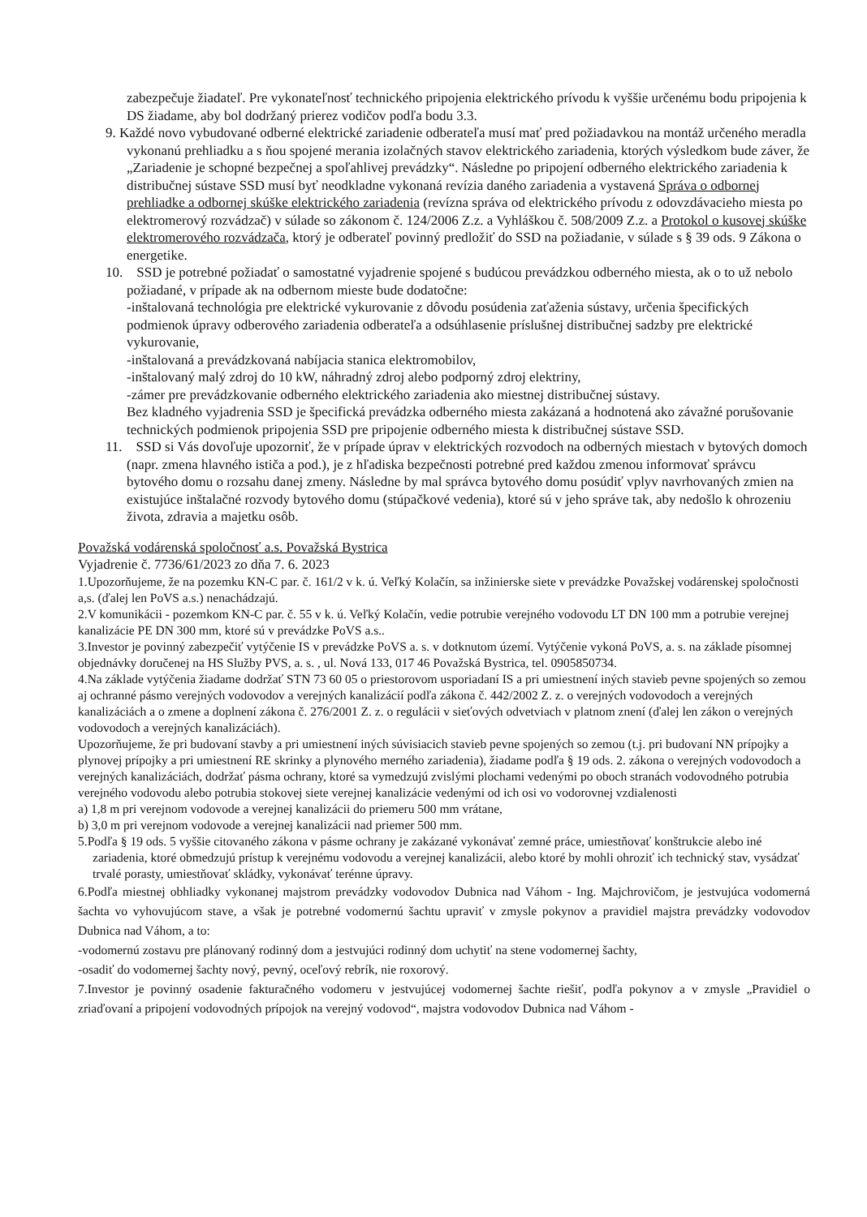zabezpečuje žiadateľ. Pre vykonateľnosť technického pripojenia elektrického prívodu k vyššie určenému bodu pripojenia k DS žiadame, aby bol dodržaný prierez vodičov podľa bodu 3.3.
9. Každé novo vybudované odberné elektrické zariadenie odberateľa musí mať pred požiadavkou na montáž určeného meradla vykonanú prehliadku a s ňou spojené merania izolačných stavov elektrického zariadenia, ktorých výsledkom bude záver, že „Zariadenie je schopné bezpečnej a spoľahlivej prevádzky“. Následne po pripojení odberného elektrického zariadenia k distribučnej sústave SSD musí byť neodkladne vykonaná revízia daného zariadenia a vystavená Správa o odbornej prehliadke a odbornej skúške elektrického zariadenia (revízna správa od elektrického prívodu z odovzdávacieho miesta po elektromerový rozvádzač) v súlade so zákonom č. 124/2006 Z.z. a Vyhláškou č. 508/2009 Z.z. a Protokol o kusovej skúške elektromerového rozvádzača, ktorý je odberateľ povinný predložiť do SSD na požiadanie, v súlade s § 39 ods. 9 Zákona o energetike.
10. SSD je potrebné požiadať o samostatné vyjadrenie spojené s budúcou prevádzkou odberného miesta, ak o to už nebolo požiadané, v prípade ak na odbernom mieste bude dodatočne:
-inštalovaná technológia pre elektrické vykurovanie z dôvodu posúdenia zaťaženia sústavy, určenia špecifických podmienok úpravy odberového zariadenia odberateľa a odsúhlasenie príslušnej distribučnej sadzby pre elektrické vykurovanie,
-inštalovaná a prevádzkovaná nabíjacia stanica elektromobilov,
-inštalovaný malý zdroj do 10 kW, náhradný zdroj alebo podporný zdroj elektriny,
-zámer pre prevádzkovanie odberného elektrického zariadenia ako miestnej distribučnej sústavy.
Bez kladného vyjadrenia SSD je špecifická prevádzka odberného miesta zakázaná a hodnotená ako závažné porušovanie technických podmienok pripojenia SSD pre pripojenie odberného miesta k distribučnej sústave SSD.
11. SSD si Vás dovoľuje upozorniť, že v prípade úprav v elektrických rozvodoch na odberných miestach v bytových domoch (napr. zmena hlavného ističa a pod.), je z hľadiska bezpečnosti potrebné pred každou zmenou informovať správcu bytového domu o rozsahu danej zmeny. Následne by mal správca bytového domu posúdiť vplyv navrhovaných zmien na existujúce inštalačné rozvody bytového domu (stúpačkové vedenia), ktoré sú v jeho správe tak, aby nedošlo k ohrozeniu života, zdravia a majetku osôb.
Považská vodárenská spoločnosť a.s. Považská Bystrica
Vyjadrenie č. 7736/61/2023 zo dňa 7. 6. 2023
1.Upozorňujeme, že na pozemku KN-C par. č. 161/2 v k. ú. Veľký Kolačín, sa inžinierske siete v prevádzke Považskej vodárenskej spoločnosti a,s. (ďalej len PoVS a.s.) nenachádzajú.
2.V komunikácii - pozemkom KN-C par. č. 55 v k. ú. Veľký Kolačín, vedie potrubie verejného vodovodu LT DN 100 mm a potrubie verejnej kanalizácie PE DN 300 mm, ktoré sú v prevádzke PoVS a.s..
3.Investor je povinný zabezpečiť vytýčenie IS v prevádzke PoVS a. s. v dotknutom území. Vytýčenie vykoná PoVS, a. s. na základe písomnej objednávky doručenej na HS Služby PVS, a. s. , ul. Nová 133, 017 46 Považská Bystrica, tel. 0905850734.
4.Na základe vytýčenia žiadame dodržať STN 73 60 05 o priestorovom usporiadaní IS a pri umiestnení iných stavieb pevne spojených so zemou aj ochranné pásmo verejných vodovodov a verejných kanalizácií podľa zákona č. 442/2002 Z. z. o verejných vodovodoch a verejných kanalizáciách a o zmene a doplnení zákona č. 276/2001 Z. z. o regulácii v sieťových odvetviach v platnom znení (ďalej len zákon o verejných vodovodoch a verejných kanalizáciách).
Upozorňujeme, že pri budovaní stavby a pri umiestnení iných súvisiacich stavieb pevne spojených so zemou (t.j. pri budovaní NN prípojky a plynovej prípojky a pri umiestnení RE skrinky a plynového merného zariadenia), žiadame podľa § 19 ods. 2. zákona o verejných vodovodoch a verejných kanalizáciách, dodržať pásma ochrany, ktoré sa vymedzujú zvislými plochami vedenými po oboch stranách vodovodného potrubia verejného vodovodu alebo potrubia stokovej siete verejnej kanalizácie vedenými od ich osi vo vodorovnej vzdialenosti
a) 1,8 m pri verejnom vodovode a verejnej kanalizácii do priemeru 500 mm vrátane,
b) 3,0 m pri verejnom vodovode a verejnej kanalizácii nad priemer 500 mm.
5.Podľa § 19 ods. 5 vyššie citovaného zákona v pásme ochrany je zakázané vykonávať zemné práce, umiestňovať konštrukcie alebo iné zariadenia, ktoré obmedzujú prístup k verejnému vodovodu a verejnej kanalizácii, alebo ktoré by mohli ohroziť ich technický stav, vysádzať trvalé porasty, umiestňovať skládky, vykonávať terénne úpravy.
6.Podľa miestnej obhliadky vykonanej majstrom prevádzky vodovodov Dubnica nad Váhom - Ing. Majchrovičom, je jestvujúca vodomerná šachta vo vyhovujúcom stave, a však je potrebné vodomernú šachtu upraviť v zmysle pokynov a pravidiel majstra prevádzky vodovodov Dubnica nad Váhom, a to:
-vodomernú zostavu pre plánovaný rodinný dom a jestvujúci rodinný dom uchytiť na stene vodomernej šachty,
-osadiť do vodomernej šachty nový, pevný, oceľový rebrík, nie roxorový.
7.Investor je povinný osadenie fakturačného vodomeru v jestvujúcej vodomernej šachte riešiť, podľa pokynov a v zmysle „Pravidiel o zriaďovaní a pripojení vodovodných prípojok na verejný vodovod“, majstra vodovodov Dubnica nad Váhom -